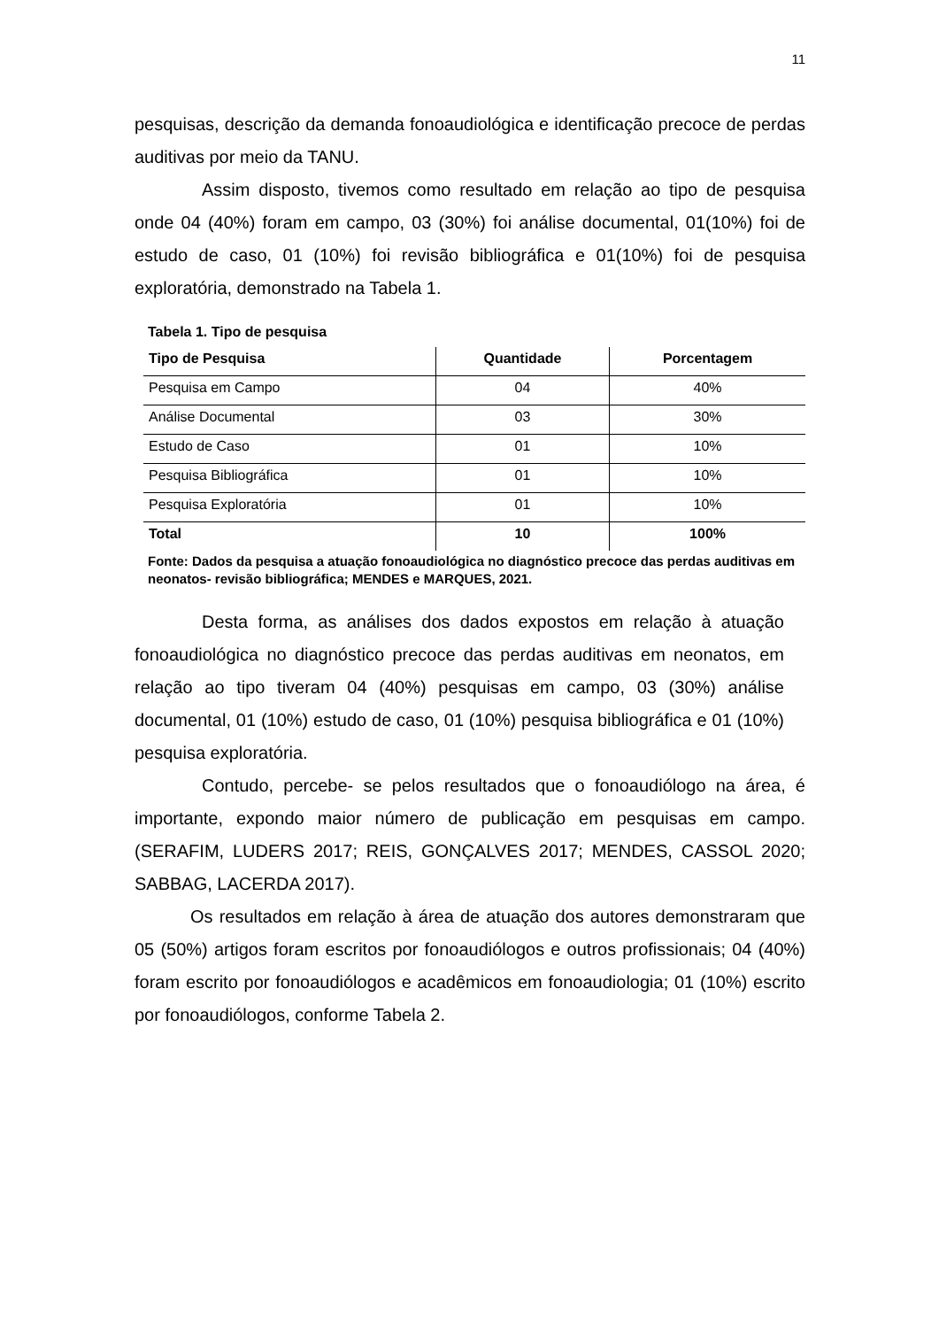11
pesquisas, descrição da demanda fonoaudiológica e identificação precoce de perdas auditivas por meio da TANU.
Assim disposto, tivemos como resultado em relação ao tipo de pesquisa onde 04 (40%) foram em campo, 03 (30%) foi análise documental, 01(10%) foi de estudo de caso, 01 (10%) foi revisão bibliográfica e 01(10%) foi de pesquisa exploratória, demonstrado na Tabela 1.
Tabela 1. Tipo de pesquisa
| Tipo de Pesquisa | Quantidade | Porcentagem |
| --- | --- | --- |
| Pesquisa em Campo | 04 | 40% |
| Análise Documental | 03 | 30% |
| Estudo de Caso | 01 | 10% |
| Pesquisa Bibliográfica | 01 | 10% |
| Pesquisa Exploratória | 01 | 10% |
| Total | 10 | 100% |
Fonte: Dados da pesquisa a atuação fonoaudiológica no diagnóstico precoce das perdas auditivas em neonatos- revisão bibliográfica; MENDES e MARQUES, 2021.
Desta forma, as análises dos dados expostos em relação à atuação fonoaudiológica no diagnóstico precoce das perdas auditivas em neonatos, em relação ao tipo tiveram 04 (40%) pesquisas em campo, 03 (30%) análise documental, 01 (10%) estudo de caso, 01 (10%) pesquisa bibliográfica e 01 (10%) pesquisa exploratória.
Contudo, percebe- se pelos resultados que o fonoaudiólogo na área, é importante, expondo maior número de publicação em pesquisas em campo. (SERAFIM, LUDERS 2017; REIS, GONÇALVES 2017; MENDES, CASSOL 2020; SABBAG, LACERDA 2017).
Os resultados em relação à área de atuação dos autores demonstraram que 05 (50%) artigos foram escritos por fonoaudiólogos e outros profissionais; 04 (40%) foram escrito por fonoaudiólogos e acadêmicos em fonoaudiologia; 01 (10%) escrito por fonoaudiólogos, conforme Tabela 2.